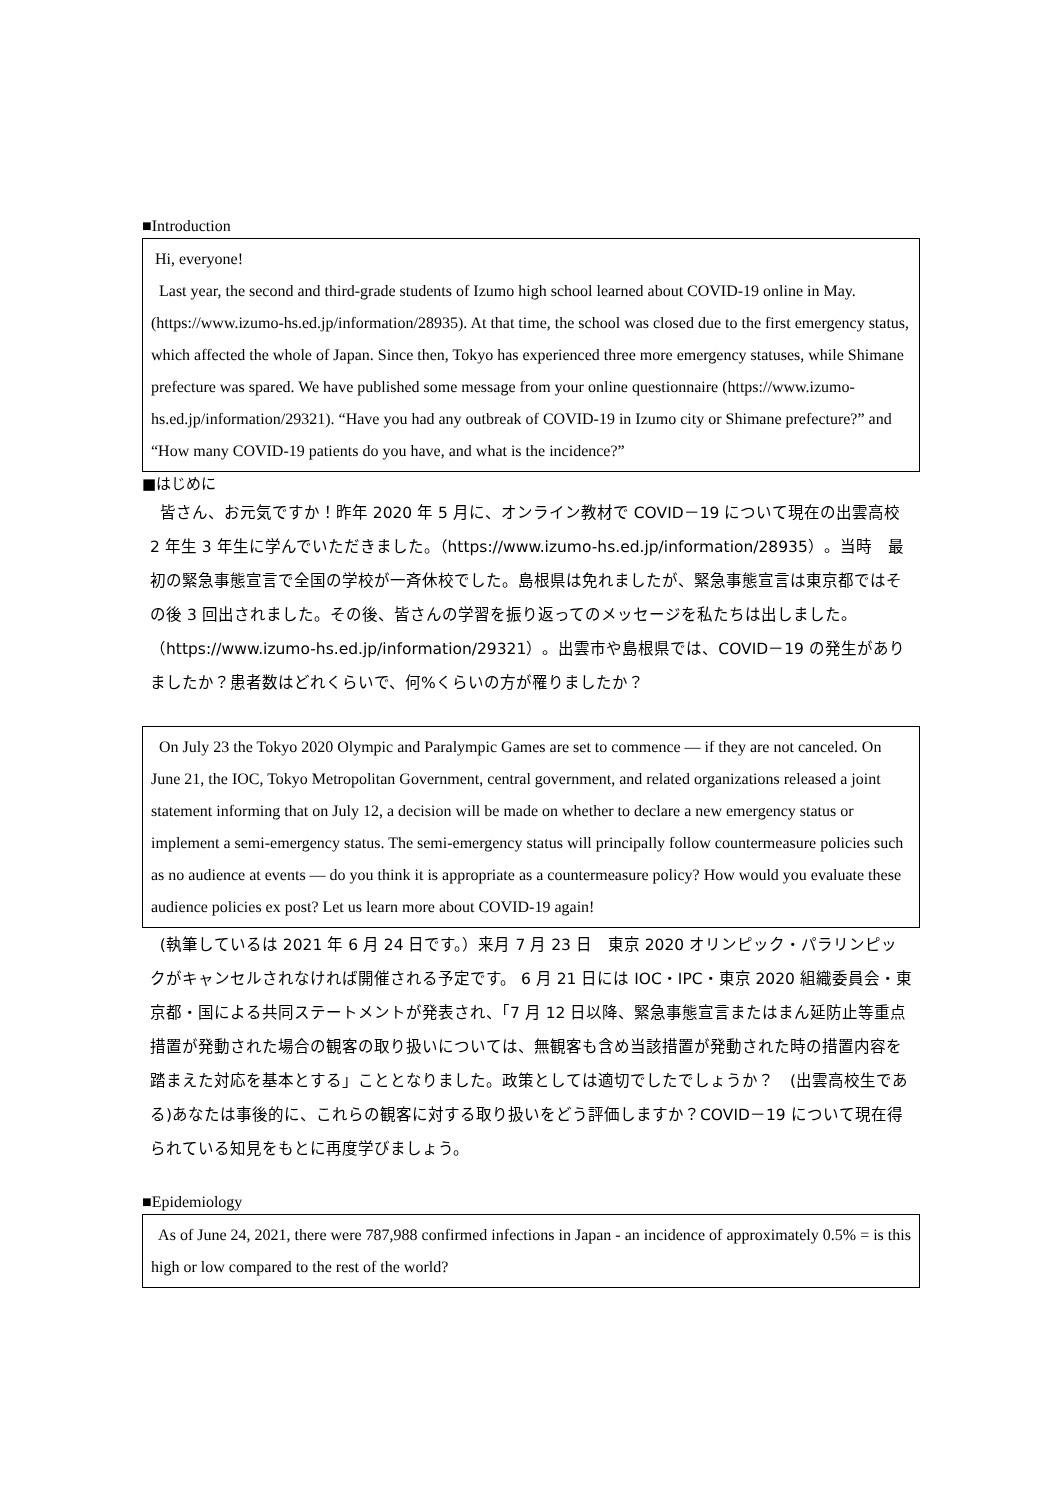■Introduction
Hi, everyone!
Last year, the second and third-grade students of Izumo high school learned about COVID-19 online in May. (https://www.izumo-hs.ed.jp/information/28935). At that time, the school was closed due to the first emergency status, which affected the whole of Japan. Since then, Tokyo has experienced three more emergency statuses, while Shimane prefecture was spared. We have published some message from your online questionnaire (https://www.izumo-hs.ed.jp/information/29321). “Have you had any outbreak of COVID-19 in Izumo city or Shimane prefecture?” and “How many COVID-19 patients do you have, and what is the incidence?”
■はじめに
皆さん、お元気ですか！昨年 2020 年 5 月に、オンライン教材で COVID－19 について現在の出雲高校 2 年生 3 年生に学んでいただきました。（https://www.izumo-hs.ed.jp/information/28935）。当時　最初の緊急事態宣言で全国の学校が一斉休校でした。島根県は免れましたが、緊急事態宣言は東京都ではその後 3 回出されました。その後、皆さんの学習を振り返ってのメッセージを私たちは出しました。（https://www.izumo-hs.ed.jp/information/29321）。出雲市や島根県では、COVID－19 の発生がありましたか？患者数はどれくらいで、何%くらいの方が罹りましたか？
On July 23 the Tokyo 2020 Olympic and Paralympic Games are set to commence — if they are not canceled. On June 21, the IOC, Tokyo Metropolitan Government, central government, and related organizations released a joint statement informing that on July 12, a decision will be made on whether to declare a new emergency status or implement a semi-emergency status. The semi-emergency status will principally follow countermeasure policies such as no audience at events — do you think it is appropriate as a countermeasure policy? How would you evaluate these audience policies ex post? Let us learn more about COVID-19 again!
(執筆しているは 2021 年 6 月 24 日です。）来月 7 月 23 日　東京 2020 オリンピック・パラリンピックがキャンセルされなければ開催される予定です。 6 月 21 日には IOC・IPC・東京 2020 組織委員会・東京都・国による共同ステートメントが発表され、「7 月 12 日以降、緊急事態宣言またはまん延防止等重点措置が発動された場合の観客の取り扱いについては、無観客も含め当該措置が発動された時の措置内容を踏まえた対応を基本とする」こととなりました。政策としては適切でしたでしょうか？　(出雲高校生である)あなたは事後的に、これらの観客に対する取り扱いをどう評価しますか？COVID－19 について現在得られている知見をもとに再度学びましょう。
■Epidemiology
As of June 24, 2021, there were 787,988 confirmed infections in Japan - an incidence of approximately 0.5% = is this high or low compared to the rest of the world?